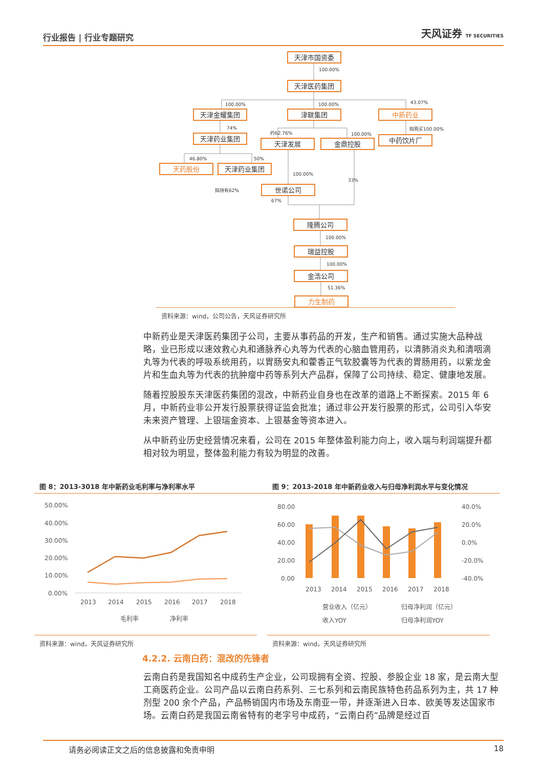行业报告 | 行业专题研究 天风证券 TF SECURITIES
天津市国资委
天津医药集团
天津金耀集团
津联集团
中新药业
天津药业集团
天津发展
金鼎控股
中药饮片厂
天药股份
天津药业集团
世诺公司
隆腾公司
瑞益控股
金浩公司
力生制药
100.00%
100.00%
100.00%
43.07%
74%
约62.76%
100.00%
拟购买100.00%
46.80%
50%
100.00%
33%
拟持有62%
67%
100.00%
100.00%
51.36%
资料来源：wind，公司公告，天风证券研究所
中新药业是天津医药集团子公司，主要从事药品的开发，生产和销售。通过实施大品种战略，业已形成以速效救心丸和通脉养心丸等为代表的心脑血管用药，以清肺消炎丸和清咽滴丸等为代表的呼吸系统用药，以胃肠安丸和藿香正气软胶囊等为代表的胃肠用药，以紫龙金片和生血丸等为代表的抗肿瘤中药等系列大产品群，保障了公司持续、稳定、健康地发展。
随着控股股东天津医药集团的混改，中新药业自身也在改革的道路上不断探索。2015 年 6 月，中新药业非公开发行股票获得证监会批准；通过非公开发行股票的形式，公司引入华安未来资产管理、上银瑞金资本、上银基金等资本进入。
从中新药业历史经营情况来看，公司在 2015 年整体盈利能力向上，收入端与利润端提升都相对较为明显，整体盈利能力有较为明显的改善。
图 8：2013-3018 年中新药业毛利率与净利率水平 图 9：2013-2018 年中新药业收入与归母净利润水平与变化情况
50.00%
40.00%
30.00%
20.00%
10.00%
0.00%
2013
2014
2015
2016
2017
2018
毛利率
净利率
80.00
60.00
40.00
20.00
0.00
40.0%
20.0%
0.0%
-20.0%
-40.0%
2013
2014
2015
2016
2017
2018
营业收入（亿元）
归母净利润（亿元）
收入YOY
归母净利润YOY
资料来源：wind，天风证券研究所 资料来源：wind，天风证券研究所
4.2.2. 云南白药：混改的先锋者
云南白药是我国知名中成药生产企业，公司现拥有全资、控股、参股企业 18 家，是云南大型工商医药企业。公司产品以云南白药系列、三七系列和云南民族特色药品系列为主，共 17 种剂型 200 余个产品，产品畅销国内市场及东南亚一带，并逐渐进入日本、欧美等发达国家市场。云南白药是我国云南省特有的老字号中成药，“云南白药”品牌是经过百
请务必阅读正文之后的信息披露和免责申明 18